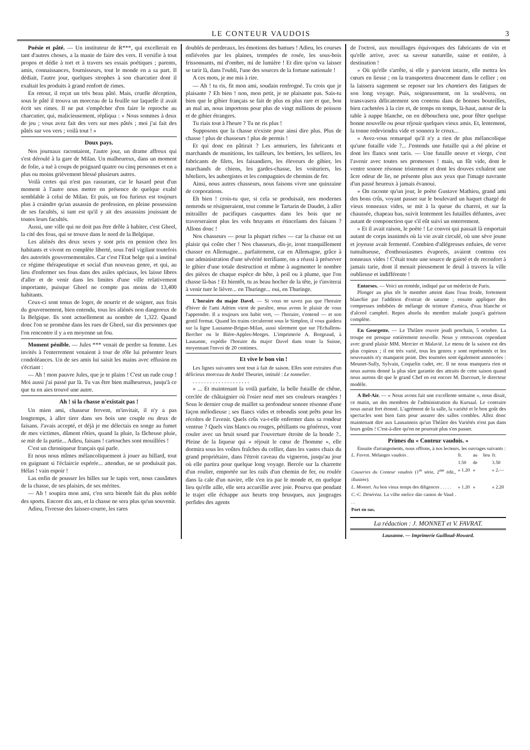LE CONTEUR VAUDOIS 3
Poésie et pâté. — Un instituteur de R***, qui excellerait en tant d'autres choses, a la manie de faire des vers. Il versifie à tout propos et dédie à tort et à travers ses essais poétiques ; parents, amis, connaissances, fournisseurs, tout le monde en a sa part. Il dédiait, l'autre jour, quelques strophes à son charcutier dont il exaltait les produits à grand renfort de rimes.
En retour, il reçut un très beau pâté. Mais, cruelle déception, sous le pâté il trouva un morceau de la feuille sur laquelle il avait écrit ses rimes. Il ne put s'empêcher d'en faire le reproche au charcutier, qui, malicieusement, répliqua : « Nous sommes à deux de jeu ; vous avez fait des vers sur mes pâtés ; moi j'ai fait des pâtés sur vos vers ; voilà tout ! »
Doux pays.
Nos journaux racontaient, l'autre jour, un drame affreux qui s'est déroulé à la gare de Milan. Un malheureux, dans un moment de folie, a tué à coups de poignard quatre ou cinq personnes et en a plus ou moins grièvement blessé plusieurs autres.
Voilà certes qui n'est pas rassurant, car le hasard peut d'un moment à l'autre nous mettre en présence de quelque exalté semblable à celui de Milan. Et puis, un fou furieux est toujours plus à craindre qu'un assassin de profession, en pleine possession de ses facultés, si tant est qu'il y ait des assassins jouissant de toutes leurs facultés.
Aussi, une ville qui ne doit pas être drôle à habiter, c'est Gheel, la cité des fous, qui se trouve dans le nord de la Belgique.
Les aliénés des deux sexes y sont pris en pension chez les habitants et vivent en complète liberté, sous l'œil vigilant toutefois des autorités gouvernementales. Car c'est l'Etat belge qui a institué ce régime thérapeutique et social d'un nouveau genre, et qui, au lieu d'enfermer ses fous dans des asiles spéciaux, les laisse libres d'aller et de venir dans les limites d'une ville relativement importante, puisque Gheel ne compte pas moins de 13,400 habitants.
Ceux-ci sont tenus de loger, de nourrir et de soigner, aux frais du gouvernement, bien entendu, tous les aliénés non dangereux de la Belgique. Ils sont actuellement au nombre de 1,322. Quand donc l'on se promène dans les rues de Gheel, sur dix personnes que l'on rencontre il y a en moyenne un fou.
Moment pénible. — Jules *** venait de perdre sa femme. Les invités à l'enterrement venaient à tour de rôle lui présenter leurs condoléances. Un de ses amis lui saisit les mains avec effusion en s'écriant :
— Ah ! mon pauvre Jules, que je te plains ! C'est un rude coup ! Moi aussi j'ai passé par là. Tu vas être bien malheureux, jusqu'à ce que tu en aies trouvé une autre.
Ah ! si la chasse n'existait pas !
Un mien ami, chasseur fervent, m'invitait, il n'y a pas longtemps, à aller tirer dans ses bois une couple ou deux de faisans. J'avais accepté, et déjà je me délectais en songe au fumet de mes victimes, dûment rôties, quand la pluie, la fâcheuse pluie, se mit de la partie... Adieu, faisans ! cartouches sont mouillées !
C'est un chroniqueur français qui parle.
Et nous nous mîmes mélancoliquement à jouer au billard, tout en guignant si l'éclaircie espérée... attendue, ne se produisait pas. Hélas ! vain espoir !
Las enfin de pousser les billes sur le tapis vert, nous causâmes de la chasse, de ses plaisirs, de ses mérites.
— Ah ! soupira mon ami, c'en sera bientôt fait du plus noble des sports. Encore dix ans, et la chasse ne sera plus qu'un souvenir.
Adieu, l'ivresse des laisser-courre, les rares
doublés de perdreaux, les émotions des battues ! Adieu, les courses enfiévrées par les plaines, trempées de rosée, les sous-bois frissonnants, mi d'ombre, mi de lumière ! Et dire qu'on va laisser se tarir là, dans l'oubli, l'une des sources de la fortune nationale !
A ces mots, je me mis à rire.
— Ah ! tu ris, fit mon ami, soudain renfrogné. Tu crois que je plaisante ? Eh bien ! non, mon petit, je ne plaisante pas. Sais-tu bien que le gibier français se fait de plus en plus rare et que, bon an mal an, nous importons pour plus de vingt millions de poisson et de gibier étrangers.
Tu riais tout à l'heure ? Tu ne ris plus !
Supposons que la chasse n'existe pour ainsi dire plus. Plus de chasse ! plus de chasseurs ! plus de permis !
Et qui donc en pâtirait ? Les armuriers, les fabricants et marchands de munitions, les tailleurs, les bottiers, les selliers, les fabricants de filets, les faisandiers, les éleveurs de gibier, les marchands de chiens, les gardes-chasse, les voituriers, les hôteliers, les aubergistes et les compagnies de chemins de fer.
Ainsi, nous autres chasseurs, nous faisons vivre une quinzaine de corporations.
Eh bien ! crois-tu que, si cela se produisait, nos modernes nemrods se résigneraient, tout comme le Tartarin de Daudet, à aller mitrailler de pacifiques casquettes dans les bois que ne traverseraient plus les vols bruyants et étincelants des faisans ? Allons donc !
Nos chasseurs — pour la plupart riches — car la chasse est un plaisir qui coûte cher ! Nos chasseurs, dis-je, iront tranquillement chasser en Allemagne... parfaitement, car en Allemagne, grâce à une administration d'une sévérité terrifiante, on a réussi à préserver le gibier d'une totale destruction et même à augmenter le nombre des pièces de chaque espèce de bête, à poil ou à plume, que l'on chasse là-bas ! Et bientôt, tu as beau hocher de la tête, je t'inviterai à venir tuer le lièvre... en Thuringe... oui, en Thuringe.
L'horaire du major Davel. — Si vous ne savez pas que l'horaire d'hiver de l'ami Adrien vient de paraître, nous avons le plaisir de vous l'apprendre. Il a toujours son habit vert, — l'horaire, s'entend — et son gentil format. Quand les trains circuleront sous le Simplon, il vous guidera sur la ligne Lausanne-Brigue-Milan, aussi sûrement que sur l'Echallens-Bercher ou le Bière-Apples-Morges. L'imprimerie A. Borgeaud, à Lausanne, expédie l'horaire du major Davel dans toute la Suisse, moyennant l'envoi de 20 centimes.
Et vive le bon vin !
Les lignes suivantes sont tout à fait de saison. Elles sont extraites d'un délicieux morceau de André Theuriet, intitulé : Le tonnelier.
. . . . . . . . . . . . . . . . . . . .
« ... Et maintenant la voilà parfaite, la belle futaille de chêne, cerclée de châtaignier où l'osier neuf met ses couleurs orangées ! Sous le dernier coup de maillet sa profondeur sonore résonne d'une façon mélodieuse ; ses flancs vides et rebondis sont prêts pour les récoltes de l'avenir. Quels crûs va-t-elle enfermer dans sa rondeur ventrue ? Quels vins blancs ou rouges, pétillants ou généreux, vont couler avec un bruit sourd par l'ouverture étroite de la bonde ?.. Pleine de la liqueur qui « réjouit le cœur de l'homme », elle dormira sous les voûtes fraîches du cellier, dans les vastes chaix du grand propriétaire, dans l'étroit caveau du vigneron, jusqu'au jour où elle partira pour quelque long voyage. Bercée sur la charrette d'un roulier, emportée sur les rails d'un chemin de fer, ou roulée dans la cale d'un navire, elle s'en ira par le monde et, en quelque lieu qu'elle aille, elle sera accueillie avec joie. Pourvu que pendant le trajet elle échappe aux heurts trop brusques, aux jaugeages perfides des agents
de l'octroi, aux mouillages équivoques des fabricants de vin et qu'elle arrive, avec sa saveur naturelle, saine et entière, à destination !
» Où qu'elle s'arrête, si elle y parvient intacte, elle mettra les cœurs en liesse ; on la transportera doucement dans le cellier ; on la laissera sagement se reposer sur les chantiers des fatigues de son long voyage. Puis, soigneusement, on la soulèvera, on transvasera délicatement son contenu dans de bonnes bouteilles, bien cachetées à la cire et, de temps en temps, là-haut, autour de la table à nappe blanche, on en débouchera une, pour fêter quelque bonne nouvelle ou pour réjouir quelques vieux amis. Et, lentement, la tonne redeviendra vide et sonnera le creux...
» Avez-vous remarqué qu'il n'y a rien de plus mélancolique qu'une futaille vide ?... J'entends une futaille qui a été pleine et dont les flancs sont taris. — Une futaille neuve et vierge, c'est l'avenir avec toutes ses promesses ! mais, un fût vide, dont le ventre sonore résonne tristement et dont les douves exhalent une âcre odeur de lie, ne présente plus aux yeux que l'image navrante d'un passé heureux à jamais évanoui.
» On raconte qu'un jour, le poète Gustave Mathieu, grand ami des bons crûs, voyant passer sur le boulevard un haquet chargé de vieux tonneaux vides, se mit à la queue du charroi, et sur la chaussée, chapeau bas, suivit lentement les futailles défuntes, avec autant de componction que s'il eût suivi un enterrement.
» Et il avait raison, le poète ! Le convoi qui passait là emportait autant de corps inanimés où la vie avait circulé, où une sève jeune et joyeuse avait fermenté. Combien d'allégresses enfuies, de verve tumultueuse, d'enthousiasmes évaporés, avaient contenu ces tonneaux vides ! C'était toute une source de gaieté et de reconfort à jamais tarie, dont il menait pieusement le deuil à travers la ville oublieuse et indifférente !
Entorses. — Voici un remède, indiqué par un médecin de Paris.
Plonger au plus tôt le membre atteint dans l'eau froide, fortement blanchie par l'addition d'extrait de saturne ; ensuite appliquer des compresses imbibées de mélange de teinture d'arnica, d'eau blanche et d'alcool camphré. Repos absolu du membre malade jusqu'à guérison complète.
En Georgette. — Le Théâtre rouvre jeudi prochain, 5 octobre. La troupe est presque entièrement nouvelle. Nous y retrouvons cependant avec grand plaisir MM. Mercier et Malavié. Le menu de la saison est des plus copieux ; il est très varié, tous les genres y sont représentés et les nouveautés n'y manquent point. Des tournées sont également annoncées : Mounet-Sully, Sylvain, Coquelin cadet, etc. Il ne nous manquera rien et nous aurons donné la plus sûre garantie des attraits de cette saison quand nous aurons dit que le grand Chef en est encore M. Darcourt, le directeur modèle.
A Bel-Air. — « Nous avons fait une excellente semaine », nous disait, ce matin, un des membres de l'administration du Kursaal. Le contraire nous aurait fort étonné. L'agrément de la salle, la variété et le bon goût des spectacles sont bien faits pour assurer des salles combles. Allez donc maintenant dire aux Lausannois qu'un Théâtre des Variétés n'est pas dans leurs goûts ! C'est-à-dire qu'on ne pourrait plus s'en passer.
Primes du « Conteur vaudois. »
Ensuite d'arrangements, nous offrons, à nos lecteurs, les ouvrages suivants :
| L. Favrat. Mélanges vaudois . | fr. 1.50 | au lieu de | fr. 3.50 |
| Causeries du Conteur vaudois (1<sup>re</sup> série, 2<sup>me</sup> édit., illustrée). | » 1.20 | » | » 2.— |
| L. Monnet. Au bon vieux temps des diligences . . . . . | » 1.20 | » | » 2.20 |
| C.-C. Dénéréaz. La vilhe melice dào canton de Vaud . . . | | | |
| Port en sus. | | | |
La rédaction : J. MONNET et V. FAVRAT.
Lausanne. — Imprimerie Guilloud-Howard.